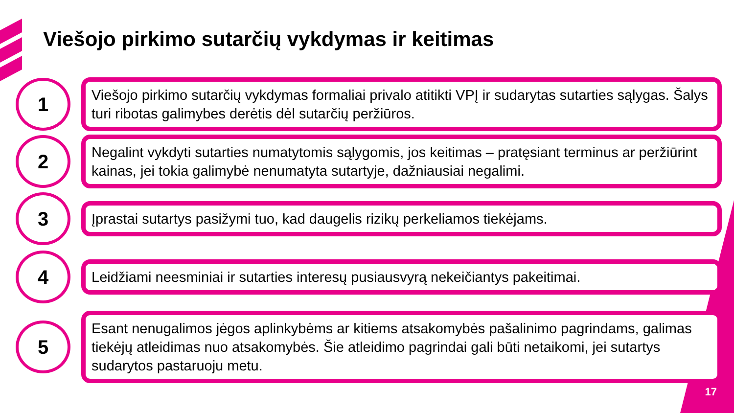Viešojo pirkimo sutarčių vykdymas ir keitimas
1
Viešojo pirkimo sutarčių vykdymas formaliai privalo atitikti VPĮ ir sudarytas sutarties sąlygas. Šalys turi ribotas galimybes derėtis dėl sutarčių peržiūros.
2
Negalint vykdyti sutarties numatytomis sąlygomis, jos keitimas – pratęsiant terminus ar peržiūrint kainas, jei tokia galimybė nenumatyta sutartyje, dažniausiai negalimi.
3
Įprastai sutartys pasižymi tuo, kad daugelis rizikų perkeliamos tiekėjams.
4
Leidžiami neesminiai ir sutarties interesų pusiausvyrą nekeičiantys pakeitimai.
5
Esant nenugalimos jėgos aplinkybėms ar kitiems atsakomybės pašalinimo pagrindams, galimas tiekėjų atleidimas nuo atsakomybės. Šie atleidimo pagrindai gali būti netaikomi, jei sutartys sudarytos pastaruoju metu.
17